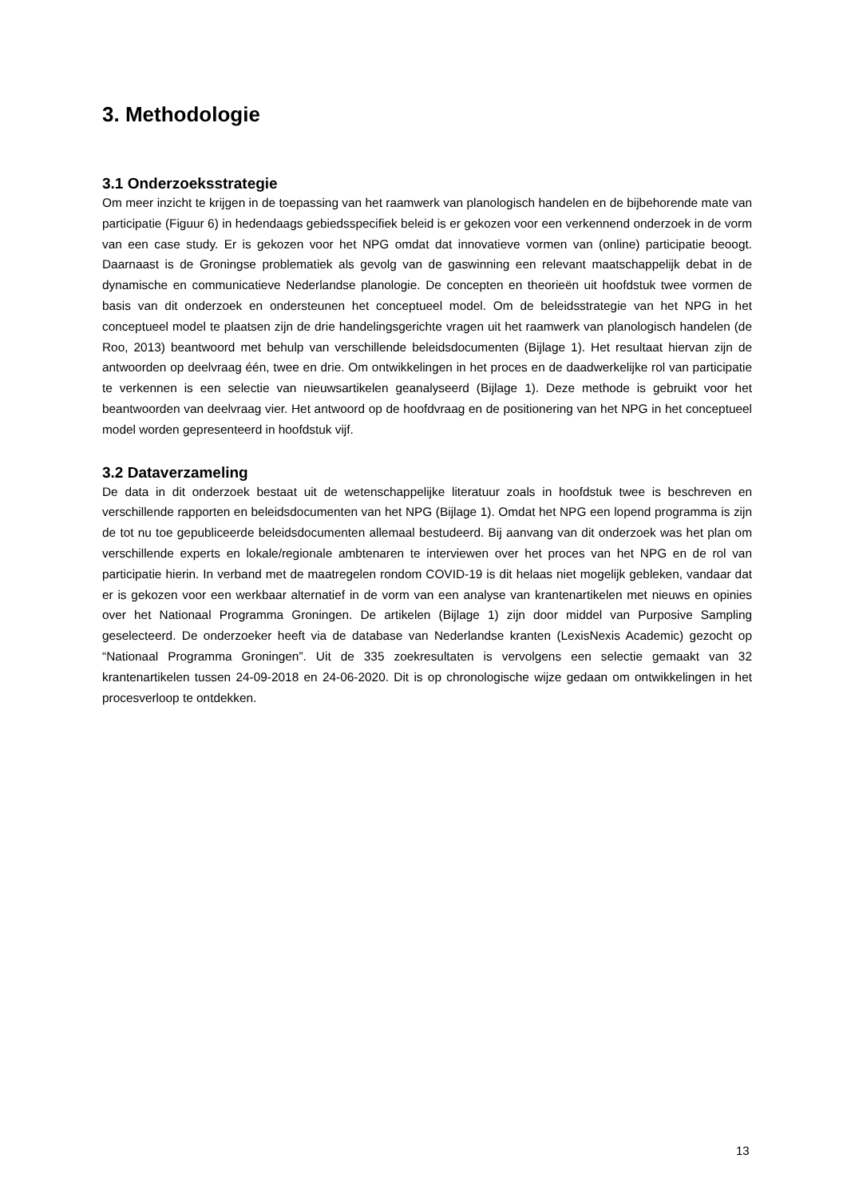3. Methodologie
3.1 Onderzoeksstrategie
Om meer inzicht te krijgen in de toepassing van het raamwerk van planologisch handelen en de bijbehorende mate van participatie (Figuur 6) in hedendaags gebiedsspecifiek beleid is er gekozen voor een verkennend onderzoek in de vorm van een case study. Er is gekozen voor het NPG omdat dat innovatieve vormen van (online) participatie beoogt. Daarnaast is de Groningse problematiek als gevolg van de gaswinning een relevant maatschappelijk debat in de dynamische en communicatieve Nederlandse planologie. De concepten en theorieën uit hoofdstuk twee vormen de basis van dit onderzoek en ondersteunen het conceptueel model. Om de beleidsstrategie van het NPG in het conceptueel model te plaatsen zijn de drie handelingsgerichte vragen uit het raamwerk van planologisch handelen (de Roo, 2013) beantwoord met behulp van verschillende beleidsdocumenten (Bijlage 1). Het resultaat hiervan zijn de antwoorden op deelvraag één, twee en drie. Om ontwikkelingen in het proces en de daadwerkelijke rol van participatie te verkennen is een selectie van nieuwsartikelen geanalyseerd (Bijlage 1). Deze methode is gebruikt voor het beantwoorden van deelvraag vier. Het antwoord op de hoofdvraag en de positionering van het NPG in het conceptueel model worden gepresenteerd in hoofdstuk vijf.
3.2 Dataverzameling
De data in dit onderzoek bestaat uit de wetenschappelijke literatuur zoals in hoofdstuk twee is beschreven en verschillende rapporten en beleidsdocumenten van het NPG (Bijlage 1). Omdat het NPG een lopend programma is zijn de tot nu toe gepubliceerde beleidsdocumenten allemaal bestudeerd. Bij aanvang van dit onderzoek was het plan om verschillende experts en lokale/regionale ambtenaren te interviewen over het proces van het NPG en de rol van participatie hierin. In verband met de maatregelen rondom COVID-19 is dit helaas niet mogelijk gebleken, vandaar dat er is gekozen voor een werkbaar alternatief in de vorm van een analyse van krantenartikelen met nieuws en opinies over het Nationaal Programma Groningen. De artikelen (Bijlage 1) zijn door middel van Purposive Sampling geselecteerd. De onderzoeker heeft via de database van Nederlandse kranten (LexisNexis Academic) gezocht op “Nationaal Programma Groningen”. Uit de 335 zoekresultaten is vervolgens een selectie gemaakt van 32 krantenartikelen tussen 24-09-2018 en 24-06-2020. Dit is op chronologische wijze gedaan om ontwikkelingen in het procesverloop te ontdekken.
13